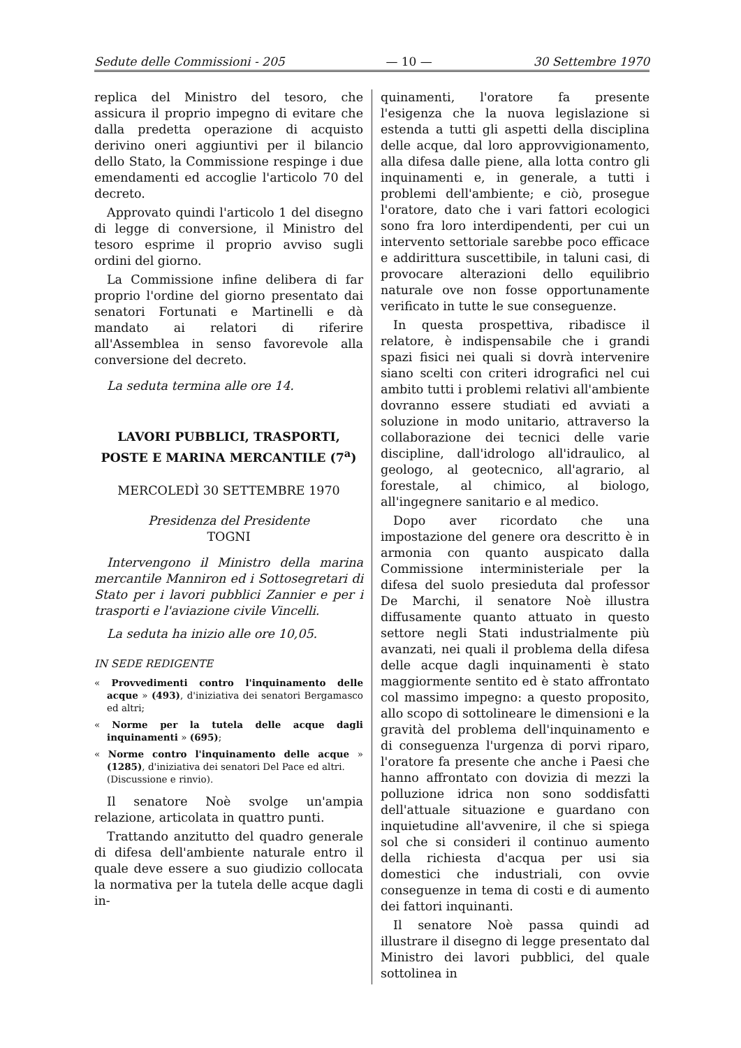Sedute delle Commissioni - 205 — 10 — 30 Settembre 1970
replica del Ministro del tesoro, che assicura il proprio impegno di evitare che dalla predetta operazione di acquisto derivino oneri aggiuntivi per il bilancio dello Stato, la Commissione respinge i due emendamenti ed accoglie l'articolo 70 del decreto.
Approvato quindi l'articolo 1 del disegno di legge di conversione, il Ministro del tesoro esprime il proprio avviso sugli ordini del giorno.
La Commissione infine delibera di far proprio l'ordine del giorno presentato dai senatori Fortunati e Martinelli e dà mandato ai relatori di riferire all'Assemblea in senso favorevole alla conversione del decreto.
La seduta termina alle ore 14.
LAVORI PUBBLICI, TRASPORTI, POSTE E MARINA MERCANTILE (7<sup>a</sup>)
MERCOLEDÌ 30 SETTEMBRE 1970
Presidenza del Presidente
TOGNI
Intervengono il Ministro della marina mercantile Manniron ed i Sottosegretari di Stato per i lavori pubblici Zannier e per i trasporti e l'aviazione civile Vincelli.
La seduta ha inizio alle ore 10,05.
IN SEDE REDIGENTE
« Provvedimenti contro l'inquinamento delle acque » (493), d'iniziativa dei senatori Bergamasco ed altri;
« Norme per la tutela delle acque dagli inquinamenti » (695);
« Norme contro l'inquinamento delle acque » (1285), d'iniziativa dei senatori Del Pace ed altri.
(Discussione e rinvio).
Il senatore Noè svolge un'ampia relazione, articolata in quattro punti.
Trattando anzitutto del quadro generale di difesa dell'ambiente naturale entro il quale deve essere a suo giudizio collocata la normativa per la tutela delle acque dagli in-
quinamenti, l'oratore fa presente l'esigenza che la nuova legislazione si estenda a tutti gli aspetti della disciplina delle acque, dal loro approvvigionamento, alla difesa dalle piene, alla lotta contro gli inquinamenti e, in generale, a tutti i problemi dell'ambiente; e ciò, prosegue l'oratore, dato che i vari fattori ecologici sono fra loro interdipendenti, per cui un intervento settoriale sarebbe poco efficace e addirittura suscettibile, in taluni casi, di provocare alterazioni dello equilibrio naturale ove non fosse opportunamente verificato in tutte le sue conseguenze.
In questa prospettiva, ribadisce il relatore, è indispensabile che i grandi spazi fisici nei quali si dovrà intervenire siano scelti con criteri idrografici nel cui ambito tutti i problemi relativi all'ambiente dovranno essere studiati ed avviati a soluzione in modo unitario, attraverso la collaborazione dei tecnici delle varie discipline, dall'idrologo all'idraulico, al geologo, al geotecnico, all'agrario, al forestale, al chimico, al biologo, all'ingegnere sanitario e al medico.
Dopo aver ricordato che una impostazione del genere ora descritto è in armonia con quanto auspicato dalla Commissione interministeriale per la difesa del suolo presieduta dal professor De Marchi, il senatore Noè illustra diffusamente quanto attuato in questo settore negli Stati industrialmente più avanzati, nei quali il problema della difesa delle acque dagli inquinamenti è stato maggiormente sentito ed è stato affrontato col massimo impegno: a questo proposito, allo scopo di sottolineare le dimensioni e la gravità del problema dell'inquinamento e di conseguenza l'urgenza di porvi riparo, l'oratore fa presente che anche i Paesi che hanno affrontato con dovizia di mezzi la polluzione idrica non sono soddisfatti dell'attuale situazione e guardano con inquietudine all'avvenire, il che si spiega sol che si consideri il continuo aumento della richiesta d'acqua per usi sia domestici che industriali, con ovvie conseguenze in tema di costi e di aumento dei fattori inquinanti.
Il senatore Noè passa quindi ad illustrare il disegno di legge presentato dal Ministro dei lavori pubblici, del quale sottolinea in